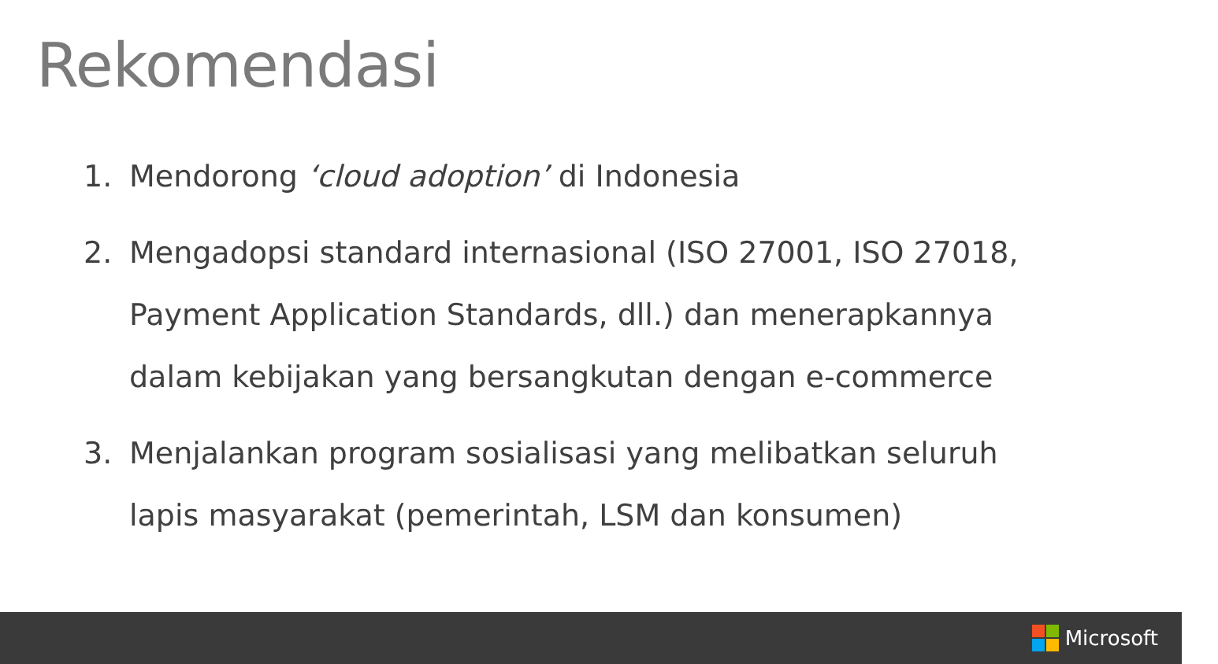Rekomendasi
1. Mendorong ‘cloud adoption’ di Indonesia
2. Mengadopsi standard internasional (ISO 27001, ISO 27018, Payment Application Standards, dll.) dan menerapkannya dalam kebijakan yang bersangkutan dengan e-commerce
3. Menjalankan program sosialisasi yang melibatkan seluruh lapis masyarakat (pemerintah, LSM dan konsumen)
Microsoft